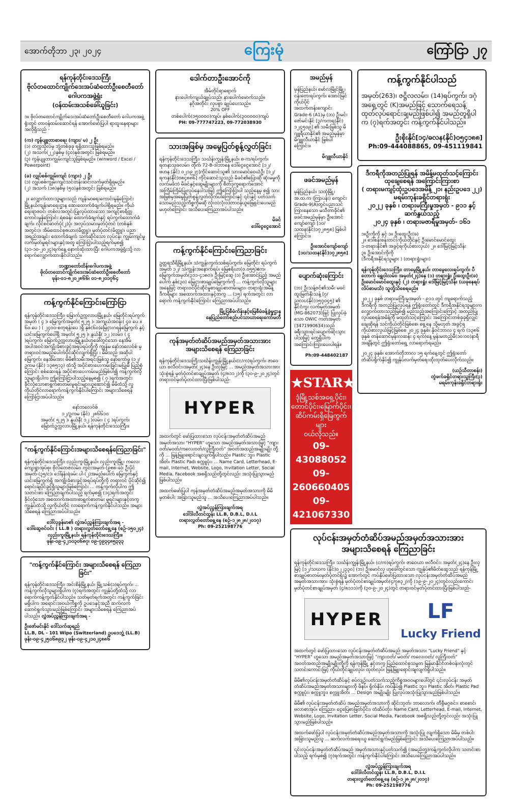အောက်တိုဘာ ၂၃၊ ၂၀၂၄ ကြေးမုံ ကြော်ငြာ ၂၇
ရန်ကုန်တိုင်းဒေသကြီး
ဗိုလ်တထောင်ကျိုက်ဒေးအပ်ဆံတော်ဦးစေတီတော်
ဂေါပကအဖွဲ့ရုံး
(ဝန်ထမ်းအသစ်ခေါ်ယူခြင်း)
၁။ ဗိုလ်တထောင်ကျိုက်ဒေးအပ်ဆံတော်ဦးစေတီတော် ဂေါပကအဖွဲ့ရုံးတွင် တာဝန်ထမ်းဆောင်ရန် အောက်ဖော်ပြပါ ရာထူးနေရာများ အလိုရှိသည် -
(က) ကွန်ပျူတာစာရေး (ကျား/ မ) ၂ ဦး
(၁) တက္ကသိုလ်မှ ဘွဲ့တစ်ခုခု ရရှိထားသူဖြစ်ရမည်။
(၂) အသက်(၂၂)နှစ်မှ (၄၀)နှစ်အတွင်း ဖြစ်ရမည်။
(၃) ကွန်ပျူတာကျွမ်းကျင်သူဖြစ်ရမည်။ (winword / Excel / Powerpoint)
(ခ) လျှပ်စစ်ကျွမ်းကျင် (ကျား) ၂ ဦး
(၁) လျှပ်စစ်ကျွမ်းကျင်သင်တန်းဆင်းလက်မှတ်ရှိရမည်။
(၂) အသက် (၁၈)နှစ်မှ (၅၀)နှစ်အတွင်း ဖြစ်ရမည်။
၂။ လျှောက်ထားသူများသည် ကျန်းမာရေးကောင်းမွန်ကြောင်း မြို့နယ်ကျန်းမာရေးဌာန ဆေးထောက်ခံချက်ပါရှိရမည်။ ကိုယ်ရေးရာဇဝင်၊ တစ်လအတွင်းပြုလုပ်ထားသော အကျင့်စာရိတ္တကောင်းမွန်ကြောင်း ရဲစခန်း ထောက်ခံချက်နှင့် ရပ်ကွက်ထောက်ခံချက်၊ လိုင်စင်ဓာတ်ပုံ(၂)ပုံ၊ အလုပ်သမားမှတ်ပုံတင် (တစ်နှစ်အတွင်း)၊ အိမ်ထောင်စုဇယား(မိတ္တူ)၊ မှတ်ပုံတင်(မိတ္တူ)၊ ပညာအရည်အချင်း ထောက်ခံချက် သက်ဆိုင်သော လုပ်ငန်း ကျွမ်းကျင်မှုလက်မှတ်မူရင်းများနှင့်အတူ ကြော်ငြာပါသည့်ရက်မှစ၍ (၃၁-၁၀-၂၀၂၄)ရက်နေ့ နောက်ဆုံးထားပြီး ဂေါပကအဖွဲ့ရုံးသို့ လာရောက်လျှောက်ထားနိုင်ပါသည်။
ဘဏ္ဍာတော်ထိန်းဂေါပကအဖွဲ့
ဗိုလ်တထောင်ကျိုက်ဒေးအပ်ဆံတော်ဦးစေတီတော်
ဖုန်း-၀၁-၈၂၀၂၈၆၆၊ ၀၁-၈၂၀၁၇၆၄
ကန့်ကွက်နိုင်ကြောင်းကြော်ငြာ
ရန်ကုန်တိုင်းဒေသကြီး၊ မြောက်ဥက္ကလာပမြို့နယ်၊ မြေတိုင်းရပ်ကွက်အမှတ် ( ၄ )၊ မြေကွက်အမှတ်( ၅၂၅ )၊ အကျယ်အဝန်း( ၄၀ ပေ x ၆၀ ပေ ) ( ၂၄၀၀-စတုရန်းပေ )ရှိ နှစ်(၆၀)မြေငှားဂရန်မြေကွက် နှင့် ယင်းမြေကွက်ပေါ်ရှိ အမှတ်( ၅၂၅ )၊ နွယ်နီ( ၁၂ )လမ်း၊ ( ၄ )ရပ်ကွက်၊ မြောက်ဥက္ကလာပမြို့နယ်ဟုခေါ်တွင်သော နေအိမ်အပါအဝင်အကျိုးခံစားခွင့်အရပ်ရပ်တို့ကို ကျွန်မ နော်ဘလေဝ်စ် မှ တရားဝင်အမည်ပေါက်ပိုင်ဆိုင်လျက်ရှိပြီး ၊ မိမိသည် အဆိုပါမြေကွက်၊ နေအိမ်အား မိမိ၏သမီးအရင်းဖြစ်သူ နော်ကော်ဖူ (၁၂/ဥကမ (နိုင်) ၁၃၈၅၁၃) ထံသို့ အပိုင်စားပေးကမ်းခြင်းမပြုမီ ပြည့်စုံကြောင်း စစ်ဆေးရန် အပိုင်စားပေးကမ်းမည်ဖြစ်ပါ၍ ကန့်ကွက်လိုသူများရှိပါက ဤကြော်ငြာပါသည့်နေ့မှစ၍ ( ၇ )ရက်အတွင်း ခိုင်လုံသောစာရွက်စာတမ်းမူရင်းများယူဆောင်၍ မိမိထံသို့ လူကိုယ်တိုင်လာရောက်ကန့်ကွက်နိုင်ပါကြောင်း အများသိစေရန်ကြော်ငြာအပ်ပါသည်။
နော်ဘလေဝ်စ်
၁၂/ဥကမ (နိုင်) ၂၈၆၆၁၀
အမှတ်( ၅၂၅ )၊ နွယ်နီ( ၁၂ )လမ်း၊ ( ၄ )ရပ်ကွက်၊
မြောက်ဥက္ကလာပမြို့နယ်၊ ရန်ကုန်တိုင်းဒေသကြီး။
"ကန့်ကွက်နိုင်ကြောင်းအများသိစေရန်ကြေညာခြင်း"
ရန်ကုန်တိုင်းဒေသကြီး၊ လှည်းကူးမြို့နယ်၊ လှည်းကူးမြို့၊ ကလေးကျေးရွာအုပ်စု၊ ဗိုလ်တေဇလမ်း၊ ကွင်းအမှတ်-(၉၈၈-ခ)၊ ဦးပိုင်အမှတ်-(၃၅/င)၊ ဒေါ်နန်းရဲခမ်း ပါ-(၂)အမည်ပေါက် မြေကွက်နှင့် ယင်းမြေကွက်ရှိ အကျိုးခံစားခွင့်အရပ်ရပ်တို့ကို တရားဝင် ပိုင်ဆိုင်၍ ရောင်းချပိုင်ခွင့်ရှိသူများဖြစ်ကြောင်း ... ကန့်ကွက်လိုပါက ဤသတင်းစာ ကြေညာချက်ပါသည့် ရက်မှစ၍ (၁၄)ရက်အတွင်း ခိုင်လုံသော အထောက်အထားစာရွက်စာတမ်း မူရင်းများနှင့်တကွ ကျွန်ုပ်ထံသို့ လူကိုယ်တိုင် လာရောက်ကန့်ကွက်နိုင်ပါသည်။ အများသိစေရန် ကြေညာအပ်ပါသည်။
ဒေါ်လှခွန်မာ၏ လွှဲအပ်ညွှန်ကြားချက်အရ -
ဒေါ်ဆွေဇင်ဝင်း ( LL.B ) တရားလွှတ်တော်ရှေ့နေ (စဉ်-၁၅၀၂၄)
လှည်းကူးမြို့နယ်၊ ရန်ကုန်တိုင်းဒေသကြီး။
ဖုန်း-၀၉-၄၂၁၀၃၀၆၈၇၊ ၀၉-၇၉၃၄၈၅၃၃၃
"ကန့်ကွက်နိုင်ကြောင်း အများသိစေရန် ကြေညာခြင်း"
ရန်ကုန်တိုင်းဒေသကြီး၊ အင်းစိန်မြို့နယ်၊ မြို့သစ်(၁)ရပ်ကွက်၊ ... ကန့်ကွက်လိုသူများရှိပါက (၇)ရက်အတွင်း ကျွန်ုပ်တို့ထံသို့ လာရောက်ကန့်ကွက်နိုင်ပါသည်။ သတ်မှတ်ရက်အတွင်း ကန့်ကွက်ခြင်းမရှိပါက အရောင်းအဝယ်ကိစ္စကို ဥပဒေနှင့်အညီ ဆက်လက်ဆောင်ရွက်သွားမည်ဖြစ်ကြောင်း အများသိစေရန် ကြေညာအပ်ပါသည်။ လွှဲအပ်ညွှန်ကြားချက်အရ -
ဦးဇော်မင်းနိုင် ဒေါ်သက်ဆုရည်
LL.B, DL - 101 Wipo (Switzerland) ဥပဒေဘွဲ့ (LL.B)
ဖုန်း-၀၉-၄၂၅၀၆၈၉၃၂ ဖုန်း-၀၉-၄၂၁၀၂၄၈၈၆
ဒေါက်တာဦးအောင်ကို
အိမ်တိုင်ရာရောက်
နားပေါက်ကျယ်ချုပ်သည်၊ နားပေါက်ဖောက်သည်။
နဂိုအတိုင်း လှပစွာ ချုပ်ပေးသည်။
20% OFF
တစ်ပေါက်(၁၅၀၀၀၀)ကျပ်၊ နှစ်ပေါက်(၃၀၀၀၀၀)ကျပ်
PH: 09-777747223, 09-772038930
သားအဖြစ်မှ အမွေပြတ်စွန့်လွှတ်ခြင်း
ရန်ကုန်တိုင်းဒေသကြီး၊ သင်္ဃန်းကျွန်းမြို့နယ်၊ စ-က/ရပ်ကွက်၊ ရတနာသုခလမ်း၊ တိုက် 72-B-ဒါဘာနေ ဒေါ်ငွေငွေအောင် [၁၂/ ဗဟန (နိုင်) ၀၂၁၉၂၇]ကိုင်ဆောင်သူ၏ သားမောင်ဝေယံဦး [၁၂/ရကန(နိုင်)၀၈၄၈၈၆] ကိုင်ဆောင်သူသည် မိခင်၏ပြောဆို ဆုံးမမှုကို လက်မခံဘဲ မိခင်နှင့်ဆွေမျိုးများကို စိတ်ဒုက္ခရောက်အောင် အကြိမ်ကြိမ်ပြုလုပ်နေပါသဖြင့် ဤကြော်ငြာပါ သည့်နေ့မှ စ၍ သားအဖြစ်မှအမွေပြတ်စွန့်လွှတ်လိုက်ပါကြောင်းနှင့် ၎င်းနှင့် ပတ်သက်သောမည်သည့်ကိစ္စကိုမဆို လုံးဝ(လုံးဝ)တာဝန်ယူဖြေရှင်းပေးမည်မဟုတ်ကြောင်း အသိပေးကြေညာအပ်ပါသည်။
မိခင်
ဒေါ်ငွေငွေအောင်
ကန့်ကွက်နိုင်ကြောင်းကြေညာခြင်း
ဥတ္တရသီရိမြို့နယ်၊ သဲကျွန်းကွက်သစ်ရပ်ကွက်၊ မြေတိုင်း ရပ်ကွက်အမှတ် ၁၂/ သဲကျွန်းအနောက်ရပ်၊ မြေဧရိယာ(၀.၀၅၅)ဧက၊ မြေကွက်အမှတ်(၃၁၁-၄၁၈၀)၊ ဦးမြင့်ဆွေ (၁) ဦးအောင်ပြည့် အမည်ပေါက် နှစ်(၃၀) မြေငှားစာချုပ်မြေကွက်ကို ... ကန့်ကွက်လိုသူများအနေဖြင့် တရားဝင်ပိုင်ဆိုင်မှုစာချုပ်စာတမ်းများ၊ တရားရုံးအမိန့်ဒီကရီများ အထောက်အထားနှင့်တကွ ... (၁၅) ရက်အတွင်း လာရောက် ကန့်ကွက်နိုင်ကြောင်း ကြေညာအပ်ပါသည်။
မြို့ပြစီမံကိန်းနှင့်မြေစီမံခန့်ခွဲမှုဌာန
နေပြည်တော်စည်ပင်သာယာရေးကော်မတီ
ကုန်အမှတ်တံဆိပ်အမည်အမှတ်အသားအား
အများသိစေရန် ကြေညာခြင်း
ရန်ကုန်တိုင်းဒေသကြီးသင်္ဃန်းကျွန်းမြို့နယ်၊(င/က)ရပ်ကွက်၊ ဇာဝေယာ ဗလီဝင်း၊အမှတ်(၂၄)နေ ဦးလှမြင့် ... အမည်အမှတ်အသားအား သုံးစွဲရန် မှတ်ပုံတင်စာချုပ်အမှတ် (၄/၈၁၁၂)ကို (၃၀-၉-၂၀၂၄)တွင် တရားဝင်မှတ်ပုံတင်ထားပြီးဖြစ်ပါသည်-
HYPER
အထက်တွင် ဖော်ပြထားသော လုပ်ငန်းအမှတ်တံဆိပ်အမည် အမှတ်အသား "HYPER" ဟူသော အမည်အမှတ်အသားဖြင့် "ကျားဝတ်/မဝတ်/ကလေးဝတ်/လူကြီးဝတ်" အဝတ်အထည်အမျိုးမျိုး တို့ကို ... ဖြန့်ဖြူးရောင်းချလျက်ရှိပါသည်။ Plastic ဘူး၊ Plastic အိတ်၊ Plastic Pad၊ စက္ကူပုံး၊ ... Name Card, Letterhead, E-mail, Internet, Website, Logo, Invitation Letter, Social Media, Facebook အစရှိသည်တို့တွင်လည်း အသုံးပြုသွားမည်ဖြစ်ပါသည်။
အထက်ဖော်ပြပါ ကုန်အမှတ်တံဆိပ်အမည်အမှတ်အသားကို မိမိမှတစ်ပါး အခြားသူမည်သူ ... အသိပေးကြေညာအပ်ပါသည်။
လွှဲအပ်ညွှန်ကြားချက်အရ
ဒေါ်ဒါလီတင်ထွန်း LL.B, D.B.L, D.I.L
တရားလွှတ်တော်ရှေ့နေ (စဉ်-၁၂၈၂၈/၂၀၁၇)
Ph: 09-252198776
အမည်မှန်
မှန်ပြည်နယ်၊ မော်လမြိုင်မြို့၊ ငန်းတေးရပ်ကွက်၊ အောင်မြင်ကိုယ်ပိုင် အထက်တန်းကျောင်း Grade-6 (A1)မှ (ဘ) ဦးမင်းဇော်မင်းနိုင် [၃/ကကရ(နိုင်) ၁၂၄၅၀၉] ၏ သမီးဖြစ်သူ မိဂျူရီယာနိုင်၏ အမည်မှန်မှာ မိဂျူလီယာနိုင် ဖြစ်ပါကြောင်း။
မိဂျူလီယာနိုင်
ဖခင်အမည်မှန်
မှန်ပြည်နယ်၊ သထုံမြို့၊ အ.ထ.က (ကြာပန်း) ကျောင်း Grade-9(A)တွင်ပညာသင်ကြားနေသော မသီတာခိုင်၏ ဖခင်အမည်မှန်မှာ ဦးအောင်ကျော်ကျော် [၁၀/သထန(နိုင်)၁၇၂၈၅၈] ဖြစ်ပါကြောင်း။
ဦးအောင်ကျော်ကျော်
[၁၀/သထန(နိုင်)၁၇၂၈၅၈]
ပျောက်ဆုံးကြောင်း
(ဘ) ဦးသန့်ဇင်၏သမီး မခင်ထူးမြတ်နိုးသန့် [၇/ညလပ(နိုင်)၁၅၇၀၄၅] ၏ နိုင်ငံကူး လက်မှတ်အမှတ် (MG-862073)ဖြင့် ပြုလုပ်ခဲ့သော OWIC ကတ်အမှတ် (3471990634)သည် ခရီးသွားရင်းပျောက်ဆုံးသွားပါသဖြင့် တွေ့ရှိပါက အကြောင်းကြားပေးပါရန်။
Ph:09-448402187
★STAR★
ဒုံမြို့သစ်အရှေ့ပိုင်း၊
တောင်ပိုင်း၊မြောက်ပိုင်း၊
ဆိပ်ကမ်းရှိမြေကွက်များ
ဝယ်လိုသည်။
09-43088052
09-260660405
09-421067330
ကန့်ကွက်နိုင်ပါသည်
အမှတ်(263)၊ ဇဋ္ဌိလလမ်း၊ (14)ရပ်ကွက်၊ ဒဂုံအရှေ့တွင် (K)အမည်ဖြင့် သောက်ရေသန့်ထုတ်လုပ်ရောင်းချမည်ဖြစ်ပါ၍ အမည်တူရှိပါက (၇)ရက်အတွင်း ကန့်ကွက်နိုင်ပါသည်။
ဦးစိုးနိုင်[၁၄/ဓလန(နိုင်)၀၅၄၁၈၈]
Ph:09-444088865, 09-451119841
ဒီကရီကိုအတည်ပြုရန် အမိန့်မထုတ်သင့်ကြောင်း
ထုချေစေရန် အကြောင်းကြားစာ
( တရားမကျင့်ထုံးဥပဒေအမိန့် ၂၁၊ နည်းဥပဒေ ၂၂)
မရမ်းကုန်းခရိုင်တရားရုံး
၂၀၂၂ ခုနှစ် ၊ တရားမကြီးမှုအမှတ် - ၉၁၁ နှင့် ဆက်နွှယ်သည့်
၂၀၂၄ ခုနှစ် ၊ တရားမဇာရီမှုအမှတ်- ၁၆၁
၁။ဦးကိုကို နှင့် ၁။ ဦးထွေးဦး(ခ)
၂။ ဒေါ်စန်းစန်းတင်(ကိုယ်တိုင်နှင့် ဦးမောင်မောင်ထွေး
၁-တရားနိုင်၏ အခွင့်ရကိုယ်စားလှယ်) ၂။ ဒေါ်မြင့်မြင့်သိန်း
၃။ ဦးအောင်ကိုကို
(ဒီကရီအနိုင်ရသူများ ) (တရားရှုံးများ)
ရန်ကုန်တိုင်းဒေသကြီး၊ တာမွေမြို့နယ်၊ တာမွေလေးရပ်ကွက်၊ ပီတောက် ရွှေဝါလမ်း၊ အမှတ်(၂၄)နေ (၁) တရားရှုံး ဦးထွေးဦး(ခ) ဦးမောင်မောင်ထွေးနှင့် (၂) တရားရှုံး ဒေါ်မြင့်မြင့်သိန်း (ယခုနေရပ်လိပ်စာမသိ) သူတို့သိစေရမည်။
၂၀၂၂ ခုနှစ် တရားမကြီးမှုအမှတ် - ၉၁၁ တွင် ကျရောက်သည့် ဒီကရီကို အတည်ပြုလုပ်ရန် ဤရုံးတော်တွင် ဒီကရီအနိုင်ရသူများက လျှောက်ထားသည်ဖြစ်၍ မည်သည့်အကြောင်းကြောင့် အတည်ပြုလုပ်စေရန်အမိန့်ကို မထုတ်သင့်ကြောင်း အကြောင်းတစ်ခုခုရှိလျှင် ချေဆိုရန် သင်ကိုယ်တိုင်ဖြစ်စေ၊ ရှေ့နေ သို့မဟုတ် အခွင့်ရကိုယ်စားလှယ်ဖြင့်ဖြစ်စေ ၂၀၂၄ ခုနှစ်၊ နိုဝင်ဘာလ ၄ ရက် (၁၃၈၆ ခုနှစ် တန်ဆောင်မုန်းလဆန်း ၄ ရက်)နေ့ မွန်းမတည့်မီ(၁၀:၀၀)နာရီအချိန်တွင် ဤရုံးတော်ရှေ့ လာရောက်ရမည်။
၂၀၂၄ ခုနှစ်၊ အောက်တိုဘာလ ၁၅ ရက်နေ့တွင် ဤရုံးတော်တံဆိပ်ရိုက်နှိပ်၍ ကျွန်ုပ်လက်မှတ်ရေးထိုးထုတ်ပေးလိုက်သည်။
(ယဉ်သီတာစန်း)
တွဲဖက်ခရိုင်တရားသူကြီး(၃)
မရမ်းကုန်းခရိုင်တရားရုံး
လုပ်ငန်းအမှတ်တံဆိပ်အမည်အမှတ်အသားအား
အများသိစေရန် ကြေညာခြင်း
ရန်ကုန်တိုင်းဒေသကြီး၊ သင်္ဃန်းကျွန်းမြို့နယ်၊ (င/က)ရပ်ကွက်၊ ဇာဝေယာ ဗလီဝင်း၊ အမှတ်(၂၄)နေ ဦးလှမြင့် [၁၂/သဃက (နိုင်)၀၂၂၃၃၀] (ဘ) ဦးမောင်လှ ဟုခေါ်တွင်သော ကျွန်ုပ်၏မိတ်ဆွေသည် ရန်ကုန်မြို့ စာချုပ်စာတမ်းမှတ်ပုံတင်ရုံး၌ အောက်တွင် ကပ်နှိပ်ဖော်ပြထားသော လုပ်ငန်းအမှတ်တံဆိပ်အမည် အမှတ်အသားအား သုံးစွဲရန် မှတ်ပုံတင်စာချုပ်အမှတ်(၄/၇၈၃၂)ကို (၁၉-၉-၂၀၂၄)တွင်လည်းကောင်း မှတ်ပုံတင်စာချုပ်အမှတ် (၄/၈၁၁၁)ကို (၃၀-၉-၂၀၂၄)တွင် တရားဝင်မှတ်ပုံတင်ထားပြီးဖြစ်ပါသည်-
HYPER
LF
Lucky Friend
အထက်တွင် ဖော်ပြထားသော လုပ်ငန်းအမှတ်တံဆိပ်အမည် အမှတ်အသား "Lucky Friend" နှင့် "HYPER" ဟူသော အမည်အမှတ်အသားဖြင့် "ကျားဝတ်/ မဝတ်/ ကလေးဝတ်/ လူကြီးဝတ်" အဝတ်အထည်အမျိုးမျိုးတို့ကို ရန်ကုန်မြို့ နှင့်တကွ ပြည်ထောင်စုသမ္မတ မြန်မာနိုင်ငံတစ်ဝန်းလုံးတွင် သတင်းကောင်းဖြင့် ကိုယ်တိုင်ချုပ်လုပ်၊ ထုတ်လုပ်၊ ဖြန့်ဖြူးရောင်းချလျက်ရှိပါသည်။
မိမိ၏လုပ်ငန်းအမှတ်တံဆိပ်နှင့် စပ်လျဉ်းပတ်သက်သည့်ကိစ္စအဝဝများပေါ်တွင် ၎င်းလုပ်ငန်း အမှတ်တံဆိပ်အမည်အမှတ်အသားများကို ဖိနပ်၊ ရှိက်နှိပ်၊ ကပ်နှိပ်၍ Plastic ဘူး၊ Plastic အိတ်၊ Plastic Pad စက္ကူပုံး၊ စက္ကူဘူး၊ စက္ကူအိတ်၊ ... Design အမျိုးမျိုး ပြုလုပ်အသုံးပြုသွားမည်ဖြစ်ပါသည်။
မိမိ၏ လုပ်ငန်းအမှတ်တံဆိပ် အမည်အမှတ်အသားကို ဆိုင်းဘုတ်၊ ဘာလောက်၊ တီဗွီမဂ္ဂဇင်း၊ စာစောင်၊ ဗလာစာအုပ်၊ ကြေညာ၊ ငွေပြေစာဖြတ်ပိုင်း၊ တံဆိပ်တုံး၊ Name Card, Letterhead, E-mail, Internet, Website, Logo, Invitation Letter, Social Media, Facebook အစရှိသည်တို့တွင်လည်း အသုံးပြုသွားမည်ဖြစ်ပါသည်။
အထက်ဖော်ပြပါ လုပ်ငန်းအမှတ်တံဆိပ်အမည်အမှတ်အသားကို အသုံးပြု လျက်ရှိသော မိမိမှ တစ်ပါး အခြားသူမည်သူ ... ဆက်လက်အရေးယူ ဆောင်ရွက်မည်ဖြစ်ကြောင်း အသိပေးကြေညာအပ်ပါသည်။
၎င်းလုပ်ငန်းအမှတ်တံဆိပ်အမည် အမှတ်အသားနှင့်ပတ်သက်၍ (အမည်တူ)ကန့်ကွက်လိုပါက သတင်းစာပါသည့် ရက်မှစ၍ (၇)ရက်အတွင်း ကန့်ကွက်နိုင်ပါကြောင်း အသိပေးကြေညာအပ်ပါသည်။
လွှဲအပ်ညွှန်ကြားချက်အရ
ဒေါ်ဒါလီတင်ထွန်း LL.B, D.B.L, D.I.L
တရားလွှတ်တော်ရှေ့နေ (စဉ်-၁၂၈၂၈/၂၀၁၇)
Ph: 09-252198776